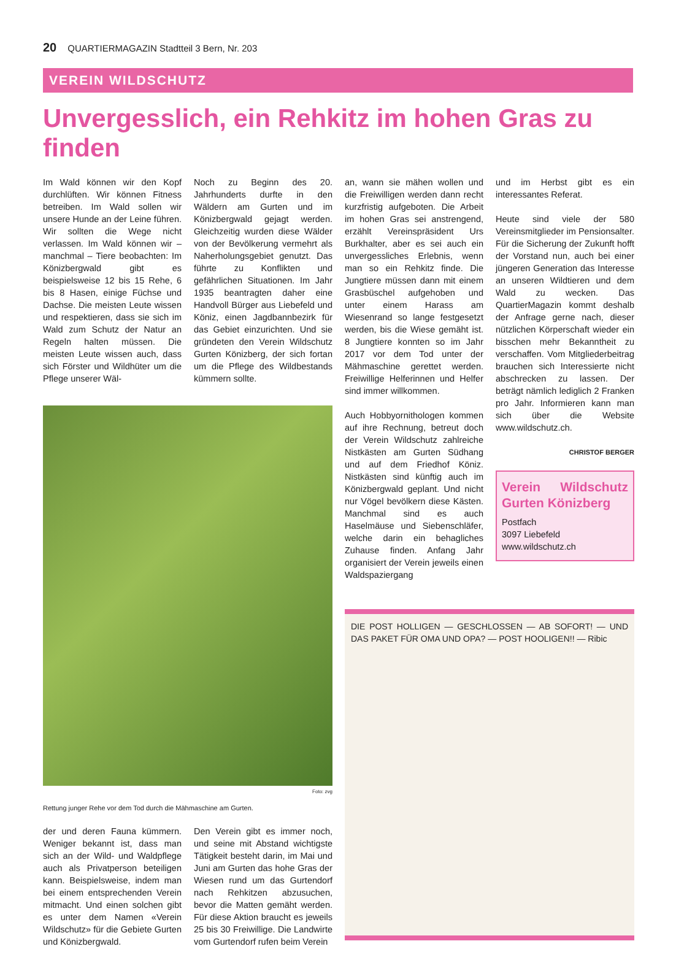20 QUARTIERMAGAZIN Stadtteil 3 Bern, Nr. 203
VEREIN WILDSCHUTZ
Unvergesslich, ein Rehkitz im hohen Gras zu finden
Im Wald können wir den Kopf durchlüften. Wir können Fitness betreiben. Im Wald sollen wir unsere Hunde an der Leine führen. Wir sollten die Wege nicht verlassen. Im Wald können wir – manchmal – Tiere beobachten: Im Könizbergwald gibt es beispielsweise 12 bis 15 Rehe, 6 bis 8 Hasen, einige Füchse und Dachse. Die meisten Leute wissen und respektieren, dass sie sich im Wald zum Schutz der Natur an Regeln halten müssen. Die meisten Leute wissen auch, dass sich Förster und Wildhüter um die Pflege unserer Wäl-
Noch zu Beginn des 20. Jahrhunderts durfte in den Wäldern am Gurten und im Könizbergwald gejagt werden. Gleichzeitig wurden diese Wälder von der Bevölkerung vermehrt als Naherholungsgebiet genutzt. Das führte zu Konflikten und gefährlichen Situationen. Im Jahr 1935 beantragten daher eine Handvoll Bürger aus Liebefeld und Köniz, einen Jagdbannbezirk für das Gebiet einzurichten. Und sie gründeten den Verein Wildschutz Gurten Könizberg, der sich fortan um die Pflege des Wildbestands kümmern sollte.
Foto: zvg
Rettung junger Rehe vor dem Tod durch die Mähmaschine am Gurten.
der und deren Fauna kümmern. Weniger bekannt ist, dass man sich an der Wild- und Waldpflege auch als Privatperson beteiligen kann. Beispielsweise, indem man bei einem entsprechenden Verein mitmacht. Und einen solchen gibt es unter dem Namen «Verein Wildschutz» für die Gebiete Gurten und Könizbergwald.
Den Verein gibt es immer noch, und seine mit Abstand wichtigste Tätigkeit besteht darin, im Mai und Juni am Gurten das hohe Gras der Wiesen rund um das Gurtendorf nach Rehkitzen abzusuchen, bevor die Matten gemäht werden. Für diese Aktion braucht es jeweils 25 bis 30 Freiwillige. Die Landwirte vom Gurtendorf rufen beim Verein
an, wann sie mähen wollen und die Freiwilligen werden dann recht kurzfristig aufgeboten. Die Arbeit im hohen Gras sei anstrengend, erzählt Vereinspräsident Urs Burkhalter, aber es sei auch ein unvergessliches Erlebnis, wenn man so ein Rehkitz finde. Die Jungtiere müssen dann mit einem Grasbüschel aufgehoben und unter einem Harass am Wiesenrand so lange festgesetzt werden, bis die Wiese gemäht ist. 8 Jungtiere konnten so im Jahr 2017 vor dem Tod unter der Mähmaschine gerettet werden. Freiwillige Helferinnen und Helfer sind immer willkommen.
Auch Hobbyornithologen kommen auf ihre Rechnung, betreut doch der Verein Wildschutz zahlreiche Nistkästen am Gurten Südhang und auf dem Friedhof Köniz. Nistkästen sind künftig auch im Könizbergwald geplant. Und nicht nur Vögel bevölkern diese Kästen. Manchmal sind es auch Haselmäuse und Siebenschläfer, welche darin ein behagliches Zuhause finden. Anfang Jahr organisiert der Verein jeweils einen Waldspaziergang
und im Herbst gibt es ein interessantes Referat.
Heute sind viele der 580 Vereinsmitglieder im Pensionsalter. Für die Sicherung der Zukunft hofft der Vorstand nun, auch bei einer jüngeren Generation das Interesse an unseren Wildtieren und dem Wald zu wecken. Das QuartierMagazin kommt deshalb der Anfrage gerne nach, dieser nützlichen Körperschaft wieder ein bisschen mehr Bekanntheit zu verschaffen. Vom Mitgliederbeitrag brauchen sich Interessierte nicht abschrecken zu lassen. Der beträgt nämlich lediglich 2 Franken pro Jahr. Informieren kann man sich über die Website www.wildschutz.ch.
CHRISTOF BERGER
Verein Wildschutz Gurten Könizberg
Postfach
3097 Liebefeld
www.wildschutz.ch
DIE POST HOLLIGEN — GESCHLOSSEN — AB SOFORT! — UND DAS PAKET FÜR OMA UND OPA? — POST HOOLIGEN!! — Ribic